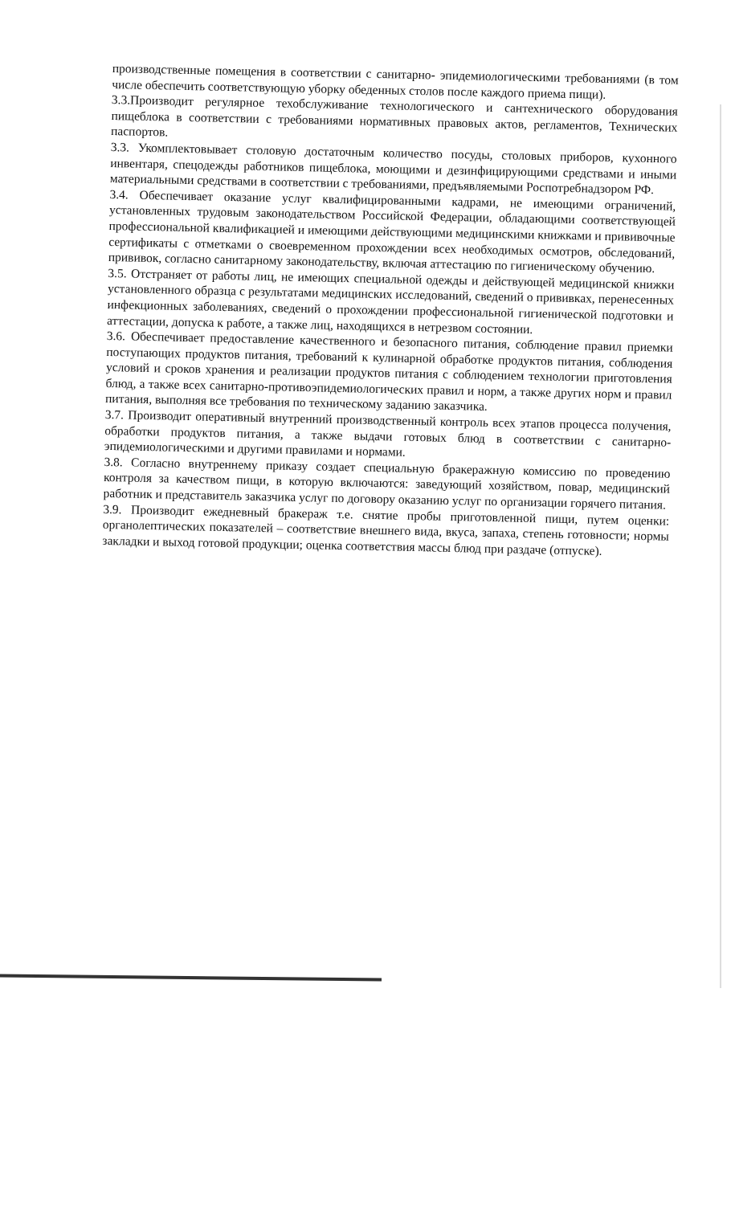производственные помещения в соответствии с санитарно- эпидемиологическими требованиями (в том числе обеспечить соответствующую уборку обеденных столов после каждого приема пищи).
3.3.Производит регулярное техобслуживание технологического и сантехнического оборудования пищеблока в соответствии с требованиями нормативных правовых актов, регламентов, Технических паспортов.
3.3. Укомплектовывает столовую достаточным количество посуды, столовых приборов, кухонного инвентаря, спецодежды работников пищеблока, моющими и дезинфицирующими средствами и иными материальными средствами в соответствии с требованиями, предъявляемыми Роспотребнадзором РФ.
3.4. Обеспечивает оказание услуг квалифицированными кадрами, не имеющими ограничений, установленных трудовым законодательством Российской Федерации, обладающими соответствующей профессиональной квалификацией и имеющими действующими медицинскими книжками и прививочные сертификаты с отметками о своевременном прохождении всех необходимых осмотров, обследований, прививок, согласно санитарному законодательству, включая аттестацию по гигиеническому обучению.
3.5. Отстраняет от работы лиц, не имеющих специальной одежды и действующей медицинской книжки установленного образца с результатами медицинских исследований, сведений о прививках, перенесенных инфекционных заболеваниях, сведений о прохождении профессиональной гигиенической подготовки и аттестации, допуска к работе, а также лиц, находящихся в нетрезвом состоянии.
3.6. Обеспечивает предоставление качественного и безопасного питания, соблюдение правил приемки поступающих продуктов питания, требований к кулинарной обработке продуктов питания, соблюдения условий и сроков хранения и реализации продуктов питания с соблюдением технологии приготовления блюд, а также всех санитарно-противоэпидемиологических правил и норм, а также других норм и правил питания, выполняя все требования по техническому заданию заказчика.
3.7. Производит оперативный внутренний производственный контроль всех этапов процесса получения, обработки продуктов питания, а также выдачи готовых блюд в соответствии с санитарно-эпидемиологическими и другими правилами и нормами.
3.8. Согласно внутреннему приказу создает специальную бракеражную комиссию по проведению контроля за качеством пищи, в которую включаются: заведующий хозяйством, повар, медицинский работник и представитель заказчика услуг по договору оказанию услуг по организации горячего питания.
3.9. Производит ежедневный бракераж т.е. снятие пробы приготовленной пищи, путем оценки: органолептических показателей – соответствие внешнего вида, вкуса, запаха, степень готовности; нормы закладки и выход готовой продукции; оценка соответствия массы блюд при раздаче (отпуске).